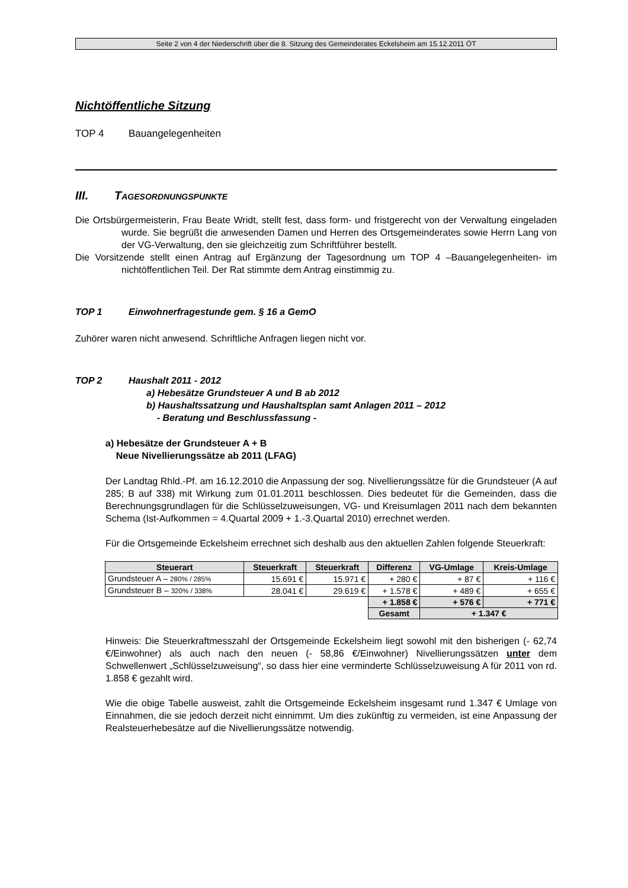Seite 2 von 4 der Niederschrift über die 8. Sitzung des Gemeinderates Eckelsheim am 15.12.2011 ÖT
Nichtöffentliche Sitzung
TOP 4 Bauangelegenheiten
III. TAGESORDNUNGSPUNKTE
Die Ortsbürgermeisterin, Frau Beate Wridt, stellt fest, dass form- und fristgerecht von der Verwaltung eingeladen wurde. Sie begrüßt die anwesenden Damen und Herren des Ortsgemeinderates sowie Herrn Lang von der VG-Verwaltung, den sie gleichzeitig zum Schriftführer bestellt.
Die Vorsitzende stellt einen Antrag auf Ergänzung der Tagesordnung um TOP 4 –Bauangelegenheiten- im nichtöffentlichen Teil. Der Rat stimmte dem Antrag einstimmig zu.
TOP 1 Einwohnerfragestunde gem. § 16 a GemO
Zuhörer waren nicht anwesend. Schriftliche Anfragen liegen nicht vor.
TOP 2 Haushalt 2011 - 2012
a) Hebesätze Grundsteuer A und B ab 2012
b) Haushaltssatzung und Haushaltsplan samt Anlagen 2011 – 2012
- Beratung und Beschlussfassung -
a) Hebesätze der Grundsteuer A + B
Neue Nivellierungssätze ab 2011 (LFAG)
Der Landtag Rhld.-Pf. am 16.12.2010 die Anpassung der sog. Nivellierungssätze für die Grundsteuer (A auf 285; B auf 338) mit Wirkung zum 01.01.2011 beschlossen. Dies bedeutet für die Gemeinden, dass die Berechnungsgrundlagen für die Schlüsselzuweisungen, VG- und Kreisumlagen 2011 nach dem bekannten Schema (Ist-Aufkommen = 4.Quartal 2009 + 1.-3.Quartal 2010) errechnet werden.
Für die Ortsgemeinde Eckelsheim errechnet sich deshalb aus den aktuellen Zahlen folgende Steuerkraft:
| Steuerart | Steuerkraft | Steuerkraft | Differenz | VG-Umlage | Kreis-Umlage |
| --- | --- | --- | --- | --- | --- |
| Grundsteuer A – 280% / 285% | 15.691 € | 15.971 € | + 280 € | + 87 € | + 116 € |
| Grundsteuer B – 320% / 338% | 28.041 € | 29.619 € | + 1.578 € | + 489 € | + 655 € |
| | | | + 1.858 € | + 576 € | + 771 € |
| | | | Gesamt | + 1.347 € | |
Hinweis: Die Steuerkraftmesszahl der Ortsgemeinde Eckelsheim liegt sowohl mit den bisherigen (- 62,74 €/Einwohner) als auch nach den neuen (- 58,86 €/Einwohner) Nivellierungssätzen unter dem Schwellenwert „Schlüsselzuweisung“, so dass hier eine verminderte Schlüsselzuweisung A für 2011 von rd. 1.858 € gezahlt wird.
Wie die obige Tabelle ausweist, zahlt die Ortsgemeinde Eckelsheim insgesamt rund 1.347 € Umlage von Einnahmen, die sie jedoch derzeit nicht einnimmt. Um dies zukünftig zu vermeiden, ist eine Anpassung der Realsteuerhebesätze auf die Nivellierungssätze notwendig.